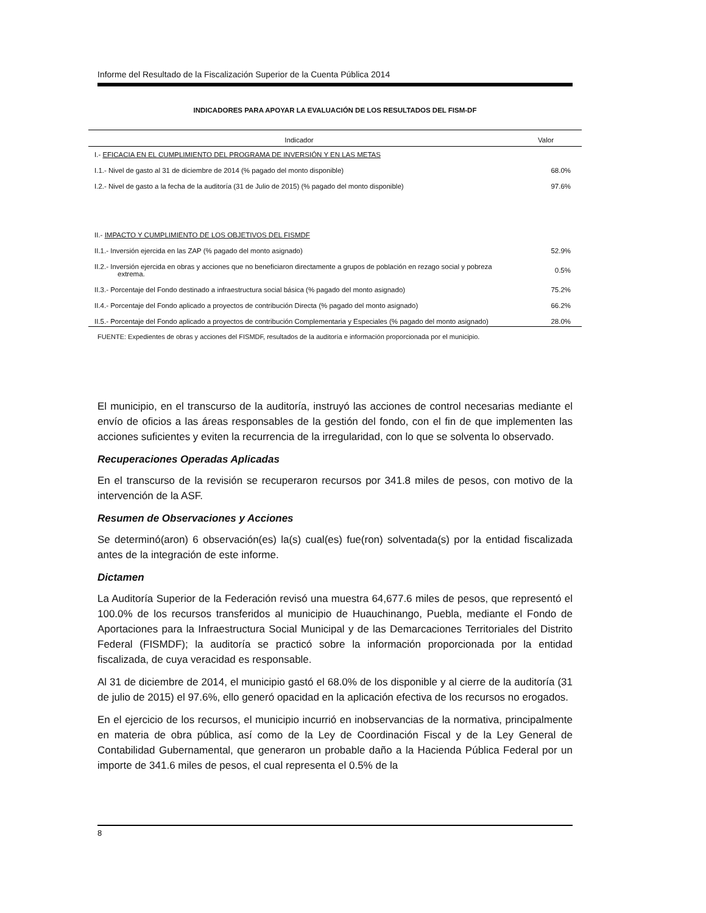Informe del Resultado de la Fiscalización Superior de la Cuenta Pública 2014
INDICADORES PARA APOYAR LA EVALUACIÓN DE LOS RESULTADOS DEL FISM-DF
| Indicador | Valor |
| --- | --- |
| I.- EFICACIA EN EL CUMPLIMIENTO DEL PROGRAMA DE INVERSIÓN Y EN LAS METAS | |
| I.1.- Nivel de gasto al 31 de diciembre de 2014 (% pagado del monto disponible) | 68.0% |
| I.2.- Nivel de gasto a la fecha de la auditoría (31 de Julio de 2015) (% pagado del monto disponible) | 97.6% |
| II.- IMPACTO Y CUMPLIMIENTO DE LOS OBJETIVOS DEL FISMDF | |
| II.1.- Inversión ejercida en las ZAP (% pagado del monto asignado) | 52.9% |
| II.2.- Inversión ejercida en obras y acciones que no beneficiaron directamente a grupos de población en rezago social y pobreza extrema. | 0.5% |
| II.3.- Porcentaje del Fondo destinado a infraestructura social básica (% pagado del monto asignado) | 75.2% |
| II.4.- Porcentaje del Fondo aplicado a proyectos de contribución Directa (% pagado del monto asignado) | 66.2% |
| II.5.- Porcentaje del Fondo aplicado a proyectos de contribución Complementaria y Especiales (% pagado del monto asignado) | 28.0% |
FUENTE: Expedientes de obras y acciones del FISMDF, resultados de la auditoría e información proporcionada por el municipio.
El municipio, en el transcurso de la auditoría, instruyó las acciones de control necesarias mediante el envío de oficios a las áreas responsables de la gestión del fondo, con el fin de que implementen las acciones suficientes y eviten la recurrencia de la irregularidad, con lo que se solventa lo observado.
Recuperaciones Operadas Aplicadas
En el transcurso de la revisión se recuperaron recursos por 341.8 miles de pesos, con motivo de la intervención de la ASF.
Resumen de Observaciones y Acciones
Se determinó(aron) 6 observación(es) la(s) cual(es) fue(ron) solventada(s) por la entidad fiscalizada antes de la integración de este informe.
Dictamen
La Auditoría Superior de la Federación revisó una muestra 64,677.6 miles de pesos, que representó el 100.0% de los recursos transferidos al municipio de Huauchinango, Puebla, mediante el Fondo de Aportaciones para la Infraestructura Social Municipal y de las Demarcaciones Territoriales del Distrito Federal (FISMDF); la auditoría se practicó sobre la información proporcionada por la entidad fiscalizada, de cuya veracidad es responsable.
Al 31 de diciembre de 2014, el municipio gastó el 68.0% de los disponible y al cierre de la auditoría (31 de julio de 2015) el 97.6%, ello generó opacidad en la aplicación efectiva de los recursos no erogados.
En el ejercicio de los recursos, el municipio incurrió en inobservancias de la normativa, principalmente en materia de obra pública, así como de la Ley de Coordinación Fiscal y de la Ley General de Contabilidad Gubernamental, que generaron un probable daño a la Hacienda Pública Federal por un importe de 341.6 miles de pesos, el cual representa el 0.5% de la
8